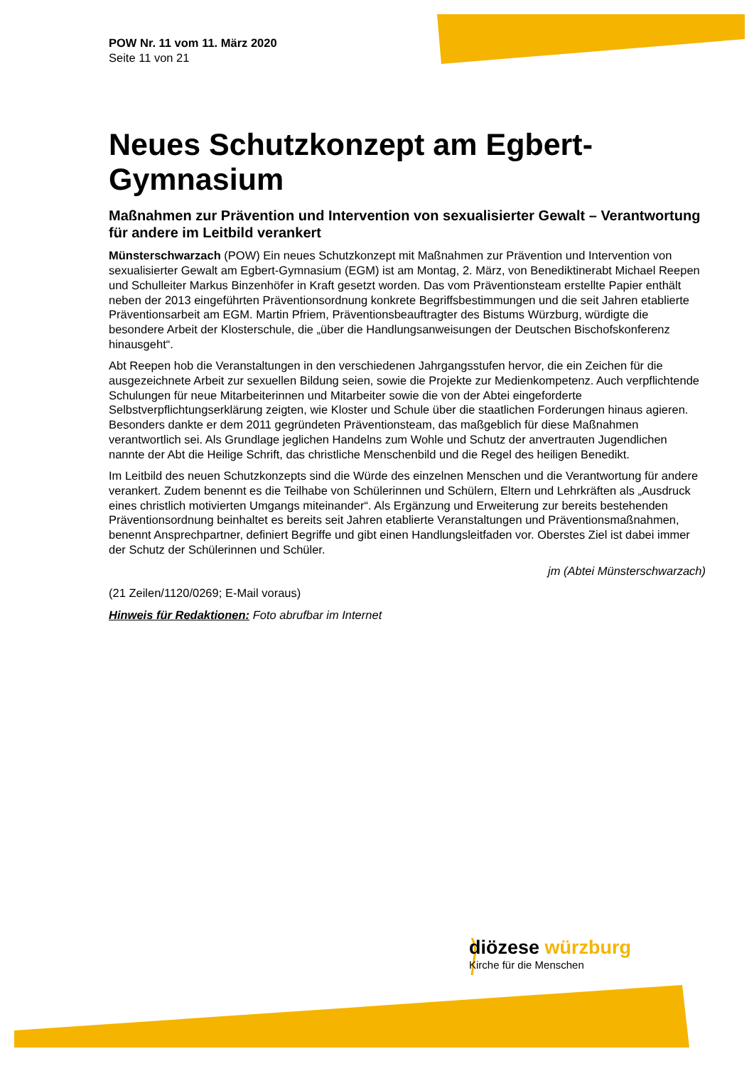POW Nr. 11 vom 11. März 2020
Seite 11 von 21
Neues Schutzkonzept am Egbert-Gymnasium
Maßnahmen zur Prävention und Intervention von sexualisierter Gewalt – Verantwortung für andere im Leitbild verankert
Münsterschwarzach (POW) Ein neues Schutzkonzept mit Maßnahmen zur Prävention und Intervention von sexualisierter Gewalt am Egbert-Gymnasium (EGM) ist am Montag, 2. März, von Benediktinerabt Michael Reepen und Schulleiter Markus Binzenhöfer in Kraft gesetzt worden. Das vom Präventionsteam erstellte Papier enthält neben der 2013 eingeführten Präventionsordnung konkrete Begriffsbestimmungen und die seit Jahren etablierte Präventionsarbeit am EGM. Martin Pfriem, Präventionsbeauftragter des Bistums Würzburg, würdigte die besondere Arbeit der Klosterschule, die „über die Handlungsanweisungen der Deutschen Bischofskonferenz hinausgeht“.
Abt Reepen hob die Veranstaltungen in den verschiedenen Jahrgangsstufen hervor, die ein Zeichen für die ausgezeichnete Arbeit zur sexuellen Bildung seien, sowie die Projekte zur Medienkompetenz. Auch verpflichtende Schulungen für neue Mitarbeiterinnen und Mitarbeiter sowie die von der Abtei eingeforderte Selbstverpflichtungserklärung zeigten, wie Kloster und Schule über die staatlichen Forderungen hinaus agieren. Besonders dankte er dem 2011 gegründeten Präventionsteam, das maßgeblich für diese Maßnahmen verantwortlich sei. Als Grundlage jeglichen Handelns zum Wohle und Schutz der anvertrauten Jugendlichen nannte der Abt die Heilige Schrift, das christliche Menschenbild und die Regel des heiligen Benedikt.
Im Leitbild des neuen Schutzkonzepts sind die Würde des einzelnen Menschen und die Verantwortung für andere verankert. Zudem benennt es die Teilhabe von Schülerinnen und Schülern, Eltern und Lehrkräften als „Ausdruck eines christlich motivierten Umgangs miteinander“. Als Ergänzung und Erweiterung zur bereits bestehenden Präventionsordnung beinhaltet es bereits seit Jahren etablierte Veranstaltungen und Präventionsmaßnahmen, benennt Ansprechpartner, definiert Begriffe und gibt einen Handlungsleitfaden vor. Oberstes Ziel ist dabei immer der Schutz der Schülerinnen und Schüler.
jm (Abtei Münsterschwarzach)
(21 Zeilen/1120/0269; E-Mail voraus)
Hinweis für Redaktionen: Foto abrufbar im Internet
diözese würzburg
Kirche für die Menschen